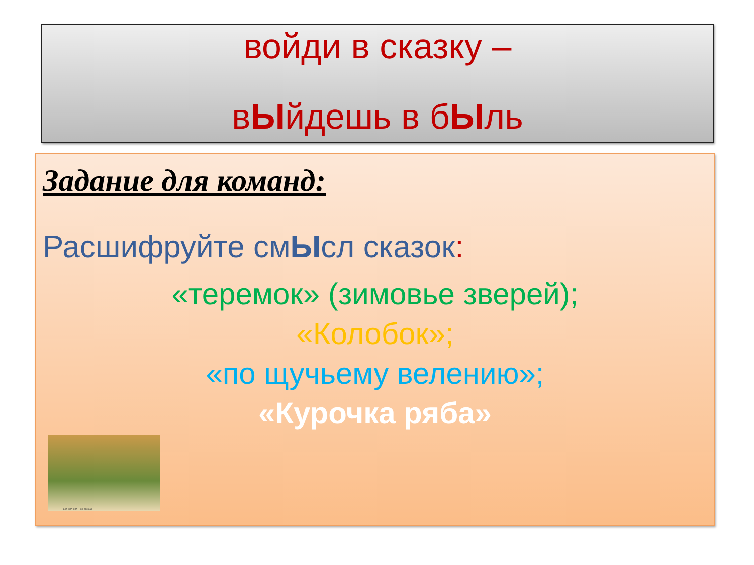войди в сказку –
вЫйдешь в бЫль
Задание для команд:
Расшифруйте смЫсл сказок:
«теремок» (зимовье зверей);
«Колобок»;
«по щучьему велению»;
«Курочка ряба»
Дед бил-бил – не разбил.